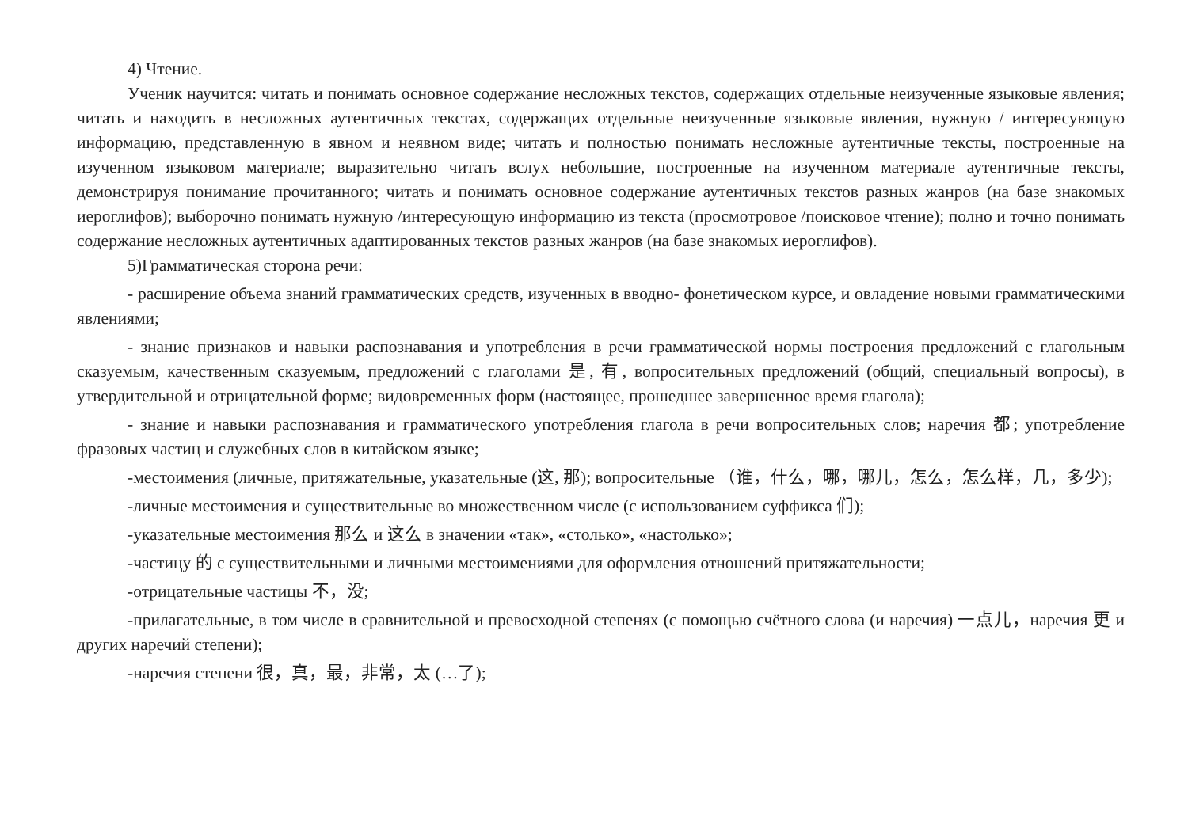4) Чтение.
Ученик научится: читать и понимать основное содержание несложных текстов, содержащих отдельные неизученные языковые явления; читать и находить в несложных аутентичных текстах, содержащих отдельные неизученные языковые явления, нужную / интересующую информацию, представленную в явном и неявном виде; читать и полностью понимать несложные аутентичные тексты, построенные на изученном языковом материале; выразительно читать вслух небольшие, построенные на изученном материале аутентичные тексты, демонстрируя понимание прочитанного; читать и понимать основное содержание аутентичных текстов разных жанров (на базе знакомых иероглифов); выборочно понимать нужную /интересующую информацию из текста (просмотровое /поисковое чтение); полно и точно понимать содержание несложных аутентичных адаптированных текстов разных жанров (на базе знакомых иероглифов).
5)Грамматическая сторона речи:
- расширение объема знаний грамматических средств, изученных в вводно- фонетическом курсе, и овладение новыми грамматическими явлениями;
- знание признаков и навыки распознавания и употребления в речи грамматической нормы построения предложений с глагольным сказуемым, качественным сказуемым, предложений с глаголами 是, 有, вопросительных предложений (общий, специальный вопросы), в утвердительной и отрицательной форме; видовременных форм (настоящее, прошедшее завершенное время глагола);
- знание и навыки распознавания и грамматического употребления глагола в речи вопросительных слов; наречия 都; употребление фразовых частиц и служебных слов в китайском языке;
-местоимения (личные, притяжательные, указательные (这, 那); вопросительные （谁，什么，哪，哪儿，怎么，怎么样，几，多少);
-личные местоимения и существительные во множественном числе (с использованием суффикса 们);
-указательные местоимения 那么 и 这么 в значении «так», «столько», «настолько»;
-частицу 的 с существительными и личными местоимениями для оформления отношений притяжательности;
-отрицательные частицы 不，没;
-прилагательные, в том числе в сравнительной и превосходной степенях (с помощью счётного слова (и наречия) 一点儿，наречия 更 и других наречий степени);
-наречия степени 很，真，最，非常，太 (…了);